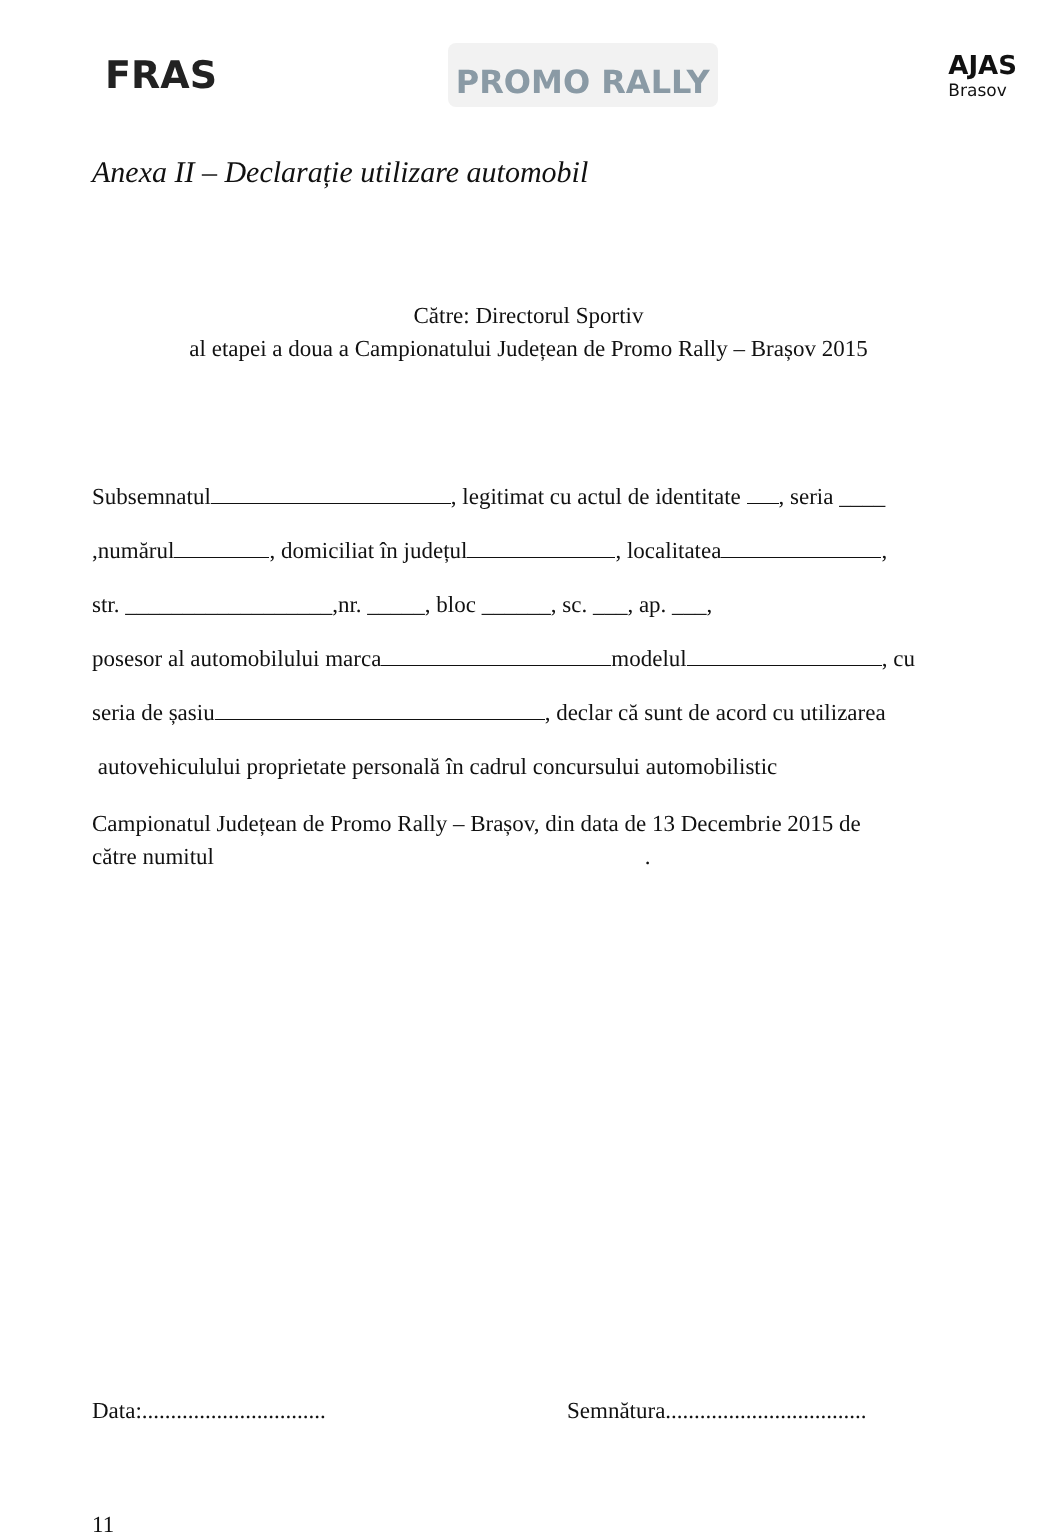FRAS
PROMO RALLY
AJAS
Brasov
Anexa II – Declarație utilizare automobil
Către: Directorul Sportiv
al etapei a doua a Campionatului Județean de Promo Rally – Brașov 2015
Subsemnatul , legitimat cu actul de identitate , seria ____
,numărul , domiciliat în județul , localitatea ,
str. __________________,nr. _____, bloc ______, sc. ___, ap. ___,
posesor al automobilului marca modelul , cu
seria de șasiu , declar că sunt de acord cu utilizarea
autovehiculului proprietate personală în cadrul concursului automobilistic
Campionatul Județean de Promo Rally – Brașov, din data de 13 Decembrie 2015 de
către numitul .
Data:................................
Semnătura...................................
11